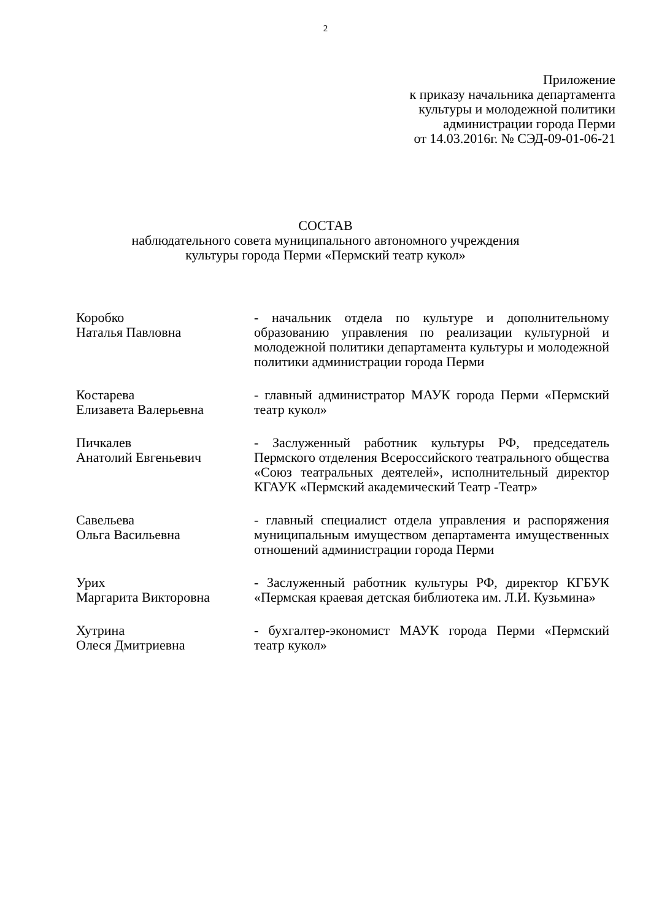2
Приложение
к приказу начальника департамента
культуры и молодежной политики
администрации города Перми
от 14.03.2016г. № СЭД-09-01-06-21
СОСТАВ
наблюдательного совета муниципального автономного учреждения
культуры города Перми «Пермский театр кукол»
Коробко
Наталья Павловна
- начальник отдела по культуре и дополнительному образованию управления по реализации культурной и молодежной политики департамента культуры и молодежной политики администрации города Перми
Костарева
Елизавета Валерьевна
- главный администратор МАУК города Перми «Пермский театр кукол»
Пичкалев
Анатолий Евгеньевич
- Заслуженный работник культуры РФ, председатель Пермского отделения Всероссийского театрального общества «Союз театральных деятелей», исполнительный директор КГАУК «Пермский академический Театр -Театр»
Савельева
Ольга Васильевна
- главный специалист отдела управления и распоряжения муниципальным имуществом департамента имущественных отношений администрации города Перми
Урих
Маргарита Викторовна
- Заслуженный работник культуры РФ, директор КГБУК «Пермская краевая детская библиотека им. Л.И. Кузьмина»
Хутрина
Олеся Дмитриевна
- бухгалтер-экономист МАУК города Перми «Пермский театр кукол»